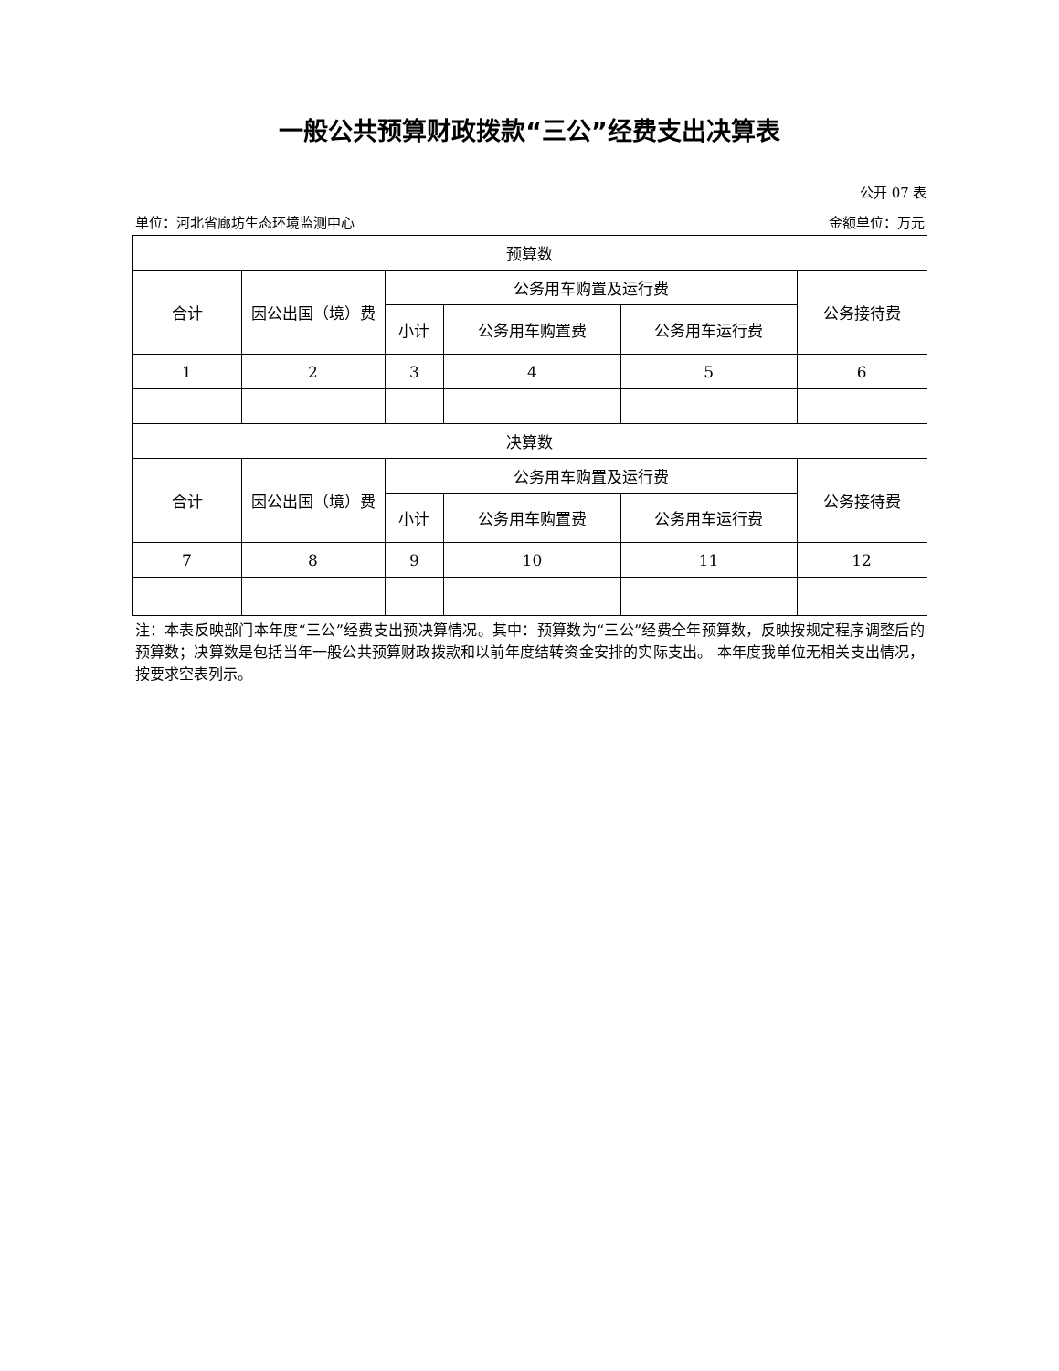一般公共预算财政拨款“三公”经费支出决算表
公开 07 表
单位：河北省廊坊生态环境监测中心 金额单位：万元
| 预算数 | | | | | |
| --- | --- | --- | --- | --- | --- |
| 合计 | 因公出国（境）费 | 公务用车购置及运行费 | | | 公务接待费 |
| | | 小计 | 公务用车购置费 | 公务用车运行费 | |
| 1 | 2 | 3 | 4 | 5 | 6 |
| 决算数 | | | | | |
| 合计 | 因公出国（境）费 | 公务用车购置及运行费 | | | 公务接待费 |
| | | 小计 | 公务用车购置费 | 公务用车运行费 | |
| 7 | 8 | 9 | 10 | 11 | 12 |
注：本表反映部门本年度“三公”经费支出预决算情况。其中：预算数为“三公”经费全年预算数，反映按规定程序调整后的预算数；决算数是包括当年一般公共预算财政拨款和以前年度结转资金安排的实际支出。 本年度我单位无相关支出情况，按要求空表列示。